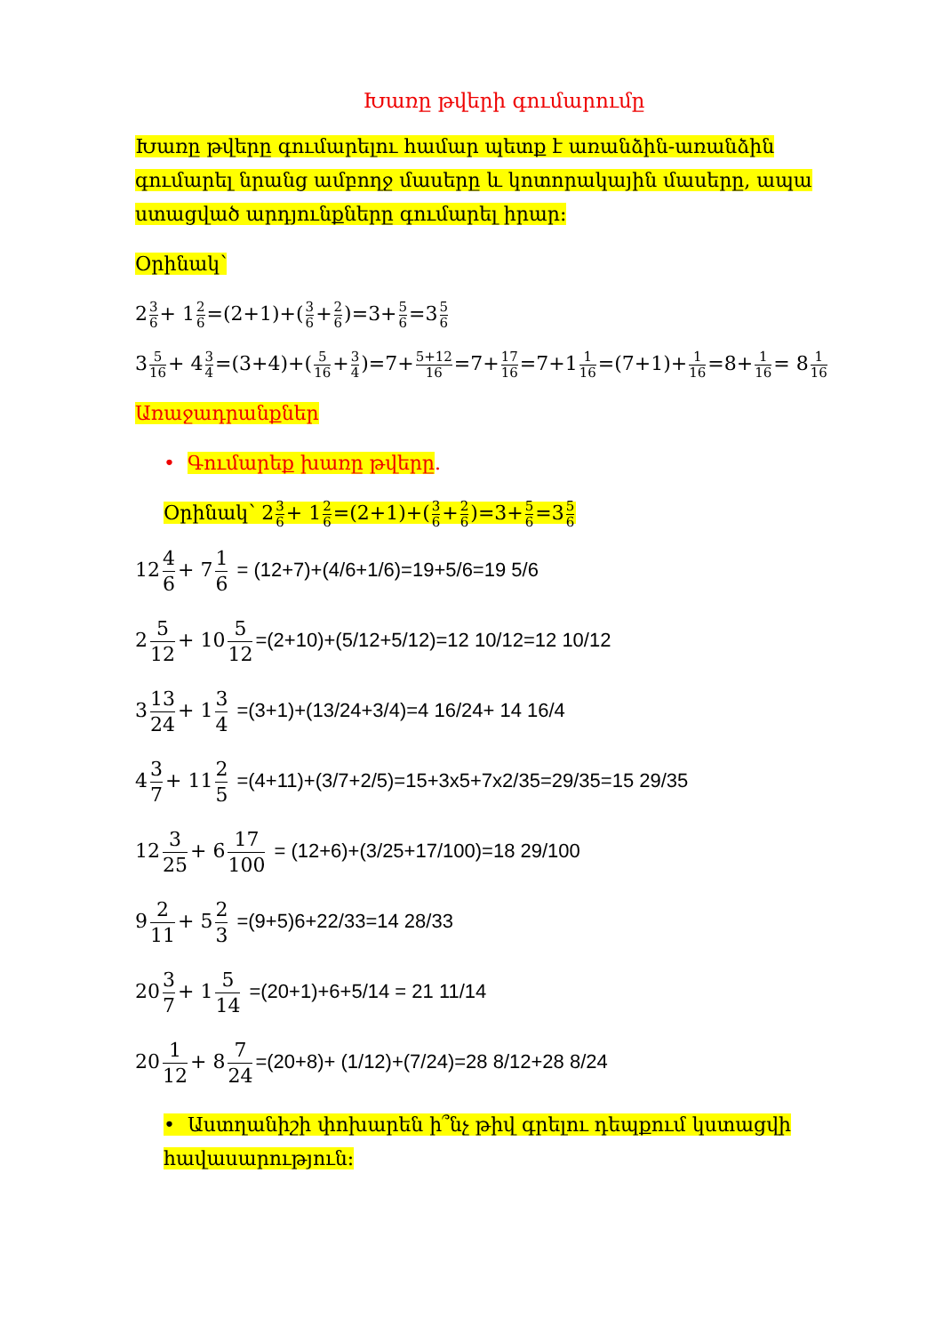Խառը թվերի գումարումը
Խառը թվերը գումարելու համար պետք է առանձին-առանձին գումարել նրանց ամբողջ մասերը և կոտորակային մասերը, ապա ստացված արդյունքները գումարել իրար։
Օրինակ՝
23 6+ 12 6=(2+1)+(3 6+2 6)=3+5 6=35 6
35 16+ 43 4=(3+4)+(5 16+3 4)=7+5+12 16=7+17 16=7+11 16=(7+1)+1 16=8+1 16= 81 16
Առաջադրանքներ
• Գումարեք խառը թվերը.
Օրինակ՝ 23 6+ 12 6=(2+1)+(3 6+2 6)=3+5 6=35 6
12 4 6 + 7 1 6 = (12+7)+(4/6+1/6)=19+5/6=19 5/6
2 5 12 + 10 5 12 =(2+10)+(5/12+5/12)=12 10/12=12 10/12
3 13 24 + 1 3 4 =(3+1)+(13/24+3/4)=4 16/24+ 14 16/4
4 3 7 + 11 2 5 =(4+11)+(3/7+2/5)=15+3x5+7x2/35=29/35=15 29/35
12 3 25 + 6 17 100 = (12+6)+(3/25+17/100)=18 29/100
9 2 11 + 5 2 3 =(9+5)6+22/33=14 28/33
20 3 7 + 1 5 14 =(20+1)+6+5/14 = 21 11/14
20 1 12 + 8 7 24 =(20+8)+ (1/12)+(7/24)=28 8/12+28 8/24
• Աստղանիշի փոխարեն ի՞նչ թիվ գրելու դեպքում կստացվի հավասարություն։